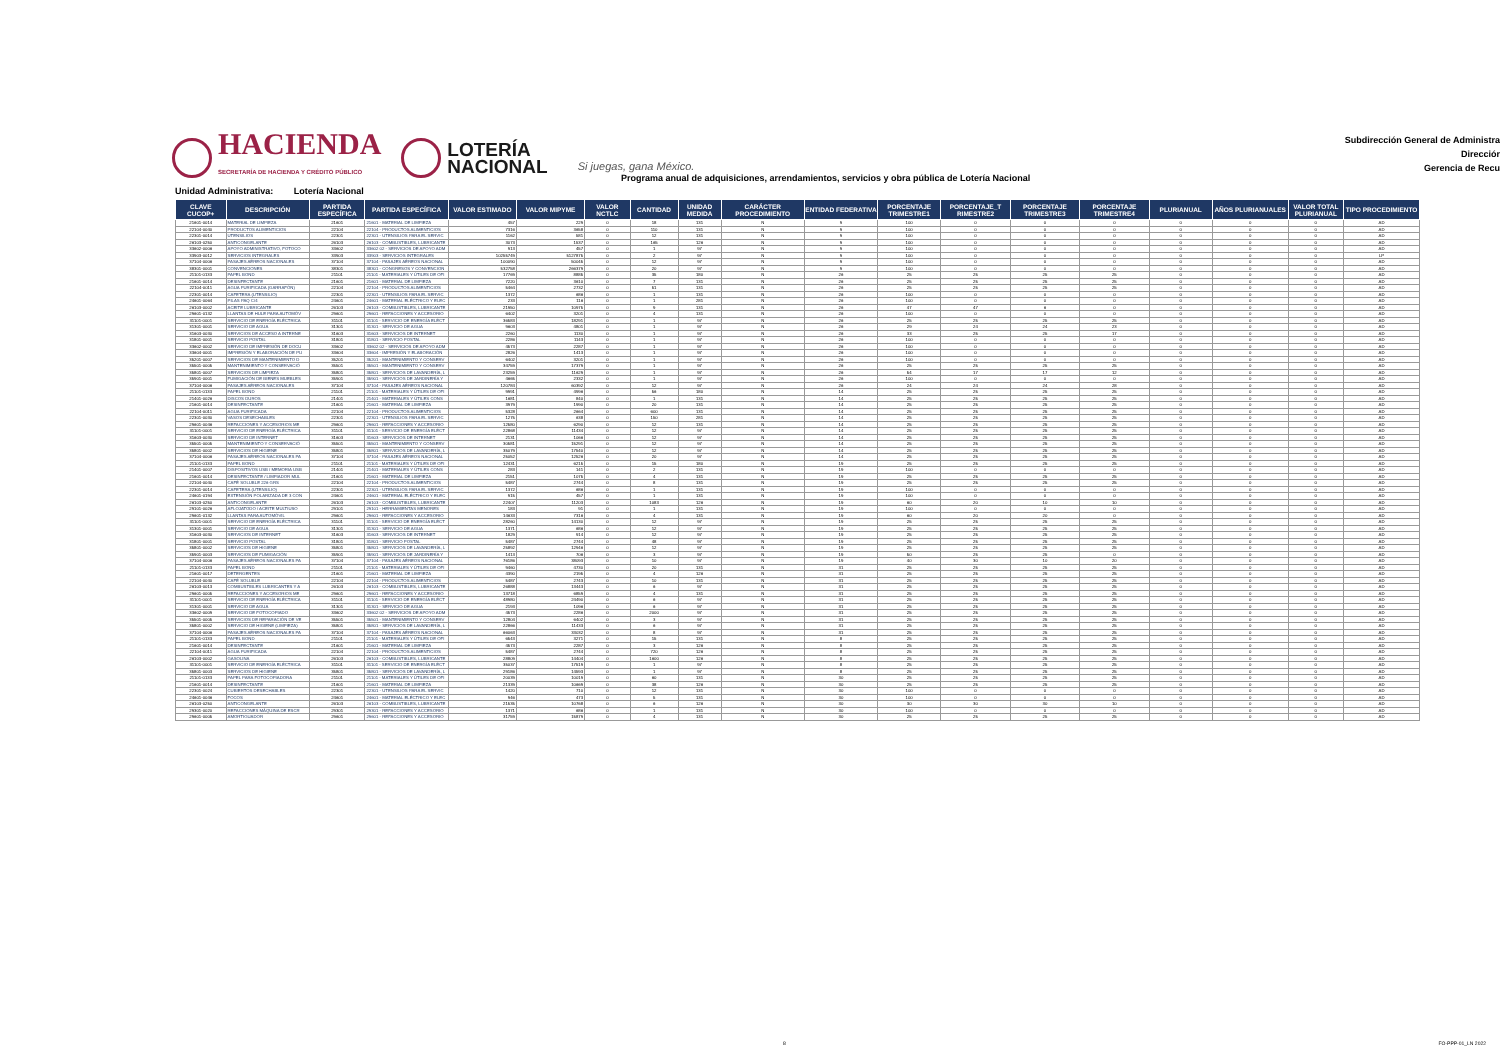HACIENDA
SECRETARÍA DE HACIENDA Y CRÉDITO PÚBLICO
LOTERÍA
NACIONAL
Si juegas, gana México.
Subdirección General de Administra
Direcciór
Gerencia de Recu
Programa anual de adquisiciones, arrendamientos, servicios y obra pública de Lotería Nacional
Unidad Administrativa: Lotería Nacional
| CLAVE CUCOP+ | DESCRIPCIÓN | PARTIDA ESPECÍFICA | PARTIDA ESPECÍFICA | VALOR ESTIMADO | VALOR MIPYME | VALOR NCTLC | CANTIDAD | UNIDAD MEDIDA | CARÁCTER PROCEDIMIENTO | ENTIDAD FEDERATIVA | PORCENTAJE TRIMESTRE1 | PORCENTAJE_T RIMESTRE2 | PORCENTAJE TRIMESTRE3 | PORCENTAJE TRIMESTRE4 | PLURIANUAL | AÑOS PLURIANUALES | VALOR TOTAL PLURIANUAL | TIPO PROCEDIMIENTO |
| --- | --- | --- | --- | --- | --- | --- | --- | --- | --- | --- | --- | --- | --- | --- | --- | --- | --- | --- |
| 21601-0014 | MATERIAL DE LIMPIEZA | 21601 | 21601 - MATERIAL DE LIMPIEZA | 457 | 229 | 0 | 18 | 131 | N | 9 | 100 | 0 | 0 | 0 | 0 | 0 | 0 | AD |
| 22104-0040 | PRODUCTOS ALIMENTICIOS | 22104 | 22104 - PRODUCTOS ALIMENTICIOS | 7316 | 3658 | 0 | 110 | 131 | N | 9 | 100 | 0 | 0 | 0 | 0 | 0 | 0 | AD |
| 22301-0014 | UTENSILIOS | 22301 | 22301 - UTENSILIOS PARA EL SERVIC | 1162 | 581 | 0 | 12 | 131 | N | 9 | 100 | 0 | 0 | 0 | 0 | 0 | 0 | AD |
| 26103-0250 | ANTICONGELANTE | 26103 | 26103 - COMBUSTIBLES, LUBRICANTE | 3073 | 1537 | 0 | 165 | 126 | N | 9 | 100 | 0 | 0 | 0 | 0 | 0 | 0 | AD |
| 33602-0006 | APOYO ADMINISTRATIVO, FOTOCO | 33602 | 33602 02 - SERVICIOS DE APOYO ADM | 913 | 457 | 0 | 1 | 97 | N | 9 | 100 | 0 | 0 | 0 | 0 | 0 | 0 | AD |
| 33903-0012 | SERVICIOS INTEGRALES | 33903 | 33903 - SERVICIOS INTEGRALES | 10255749 | 5127875 | 0 | 2 | 97 | N | 9 | 100 | 0 | 0 | 0 | 0 | 0 | 0 | LP |
| 37104-0006 | PASAJES AÉREOS NACIONALES | 37104 | 37104 - PASAJES AÉREOS NACIONAL | 100090 | 50045 | 0 | 12 | 97 | N | 9 | 100 | 0 | 0 | 0 | 0 | 0 | 0 | AD |
| 38301-0001 | CONVENCIONES | 38301 | 38301 - CONGRESOS Y CONVENCION | 532758 | 266379 | 0 | 20 | 97 | N | 9 | 100 | 0 | 0 | 0 | 0 | 0 | 0 | AD |
| 21101-0133 | PAPEL BOND | 21101 | 21101 - MATERIALES Y ÚTILES DE OFI | 17769 | 8885 | 0 | 35 | 180 | N | 26 | 25 | 25 | 25 | 25 | 0 | 0 | 0 | AD |
| 21601-0014 | DESINFECTANTE | 21601 | 21601 - MATERIAL DE LIMPIEZA | 7220 | 3610 | 0 | 7 | 131 | N | 26 | 25 | 25 | 25 | 25 | 0 | 0 | 0 | AD |
| 22104-0011 | AGUA PURIFICADA (GARRAFÓN) | 22104 | 22104 - PRODUCTOS ALIMENTICIOS | 5464 | 2732 | 0 | 51 | 131 | N | 26 | 25 | 25 | 25 | 25 | 0 | 0 | 0 | AD |
| 22301-0014 | CAFETERA (UTENSILIO) | 22301 | 22301 - UTENSILIOS PARA EL SERVIC | 1372 | 686 | 0 | 1 | 131 | N | 26 | 100 | 0 | 0 | 0 | 0 | 0 | 0 | AD |
| 24601-0064 | PILAS PAQ C/4 | 24601 | 24601 - MATERIAL ELÉCTRICO Y ELEC | 233 | 116 | 0 | 1 | 281 | N | 26 | 100 | 0 | 0 | 0 | 0 | 0 | 0 | AD |
| 26103-0002 | ACEITE LUBRICANTE | 26103 | 26103 - COMBUSTIBLES, LUBRICANTE | 21950 | 10975 | 0 | 9 | 131 | N | 26 | 47 | 47 | 6 | 0 | 0 | 0 | 0 | AD |
| 29601-0132 | LLANTAS DE HULE PARA AUTOMÓV | 29601 | 29601 - REFACCIONES Y ACCESORIO | 6402 | 3201 | 0 | 4 | 131 | N | 26 | 100 | 0 | 0 | 0 | 0 | 0 | 0 | AD |
| 31101-0001 | SERVICIO DE ENERGÍA ELÉCTRICA | 31101 | 31101 - SERVICIO DE ENERGÍA ELÉCT | 36583 | 18291 | 0 | 1 | 97 | N | 26 | 25 | 25 | 25 | 25 | 0 | 0 | 0 | AD |
| 31301-0001 | SERVICIO DE AGUA | 31301 | 31301 - SERVICIO DE AGUA | 9603 | 4801 | 0 | 1 | 97 | N | 26 | 29 | 24 | 24 | 23 | 0 | 0 | 0 | AD |
| 31603-0030 | SERVICIOS DE ACCESO A INTERNE | 31603 | 31603 - SERVICIOS DE INTERNET | 2260 | 1130 | 0 | 1 | 97 | N | 26 | 33 | 25 | 25 | 17 | 0 | 0 | 0 | AD |
| 31801-0001 | SERVICIO POSTAL | 31801 | 31801 - SERVICIO POSTAL | 2286 | 1143 | 0 | 1 | 97 | N | 26 | 100 | 0 | 0 | 0 | 0 | 0 | 0 | AD |
| 33602-0002 | SERVICIO DE IMPRESIÓN DE DOCU | 33602 | 33602 02 - SERVICIOS DE APOYO ADM | 4573 | 2287 | 0 | 1 | 97 | N | 26 | 100 | 0 | 0 | 0 | 0 | 0 | 0 | AD |
| 33604-0001 | IMPRESIÓN Y ELABORACIÓN DE PU | 33604 | 33604 - IMPRESIÓN Y ELABORACIÓN | 2826 | 1413 | 0 | 1 | 97 | N | 26 | 100 | 0 | 0 | 0 | 0 | 0 | 0 | AD |
| 35201-0007 | SERVICIOS DE MANTENIMIENTO D | 35201 | 35201 - MANTENIMIENTO Y CONSERV | 6402 | 3201 | 0 | 1 | 97 | N | 26 | 100 | 0 | 0 | 0 | 0 | 0 | 0 | AD |
| 35501-0005 | MANTENIMIENTO Y CONSERVACIÓ | 35501 | 35501 - MANTENIMIENTO Y CONSERV | 34759 | 17379 | 0 | 1 | 97 | N | 26 | 25 | 25 | 25 | 25 | 0 | 0 | 0 | AD |
| 35801-0007 | SERVICIOS DE LIMPIEZA | 35801 | 35801 - SERVICIOS DE LAVANDERÍA, L | 23259 | 11629 | 0 | 1 | 97 | N | 26 | 54 | 17 | 17 | 12 | 0 | 0 | 0 | AD |
| 35901-0001 | FUMIGACIÓN DE BIENES MUEBLES | 35901 | 35901 - SERVICIOS DE JARDINERÍA Y | 4665 | 2332 | 0 | 1 | 97 | N | 26 | 100 | 0 | 0 | 0 | 0 | 0 | 0 | AD |
| 37104-0006 | PASAJES AÉREOS NACIONALES | 37104 | 37104 - PASAJES AÉREOS NACIONAL | 120784 | 60392 | 0 | 12 | 97 | N | 26 | 24 | 24 | 24 | 28 | 0 | 0 | 0 | AD |
| 21101-0133 | PAPEL BOND | 21101 | 21101 - MATERIALES Y ÚTILES DE OFI | 9991 | 4996 | 0 | 56 | 180 | N | 14 | 25 | 25 | 25 | 25 | 0 | 0 | 0 | AD |
| 21401-0026 | DISCOS DUROS | 21401 | 21401 - MATERIALES Y ÚTILES CONS | 1681 | 840 | 0 | 1 | 131 | N | 14 | 25 | 25 | 25 | 25 | 0 | 0 | 0 | AD |
| 21601-0014 | DESINFECTANTE | 21601 | 21601 - MATERIAL DE LIMPIEZA | 3979 | 1990 | 0 | 20 | 131 | N | 14 | 25 | 25 | 25 | 25 | 0 | 0 | 0 | AD |
| 22104-0011 | AGUA PURIFICADA | 22104 | 22104 - PRODUCTOS ALIMENTICIOS | 5328 | 2664 | 0 | 600 | 131 | N | 14 | 25 | 25 | 25 | 25 | 0 | 0 | 0 | AD |
| 22301-0030 | VASOS DESECHABLES | 22301 | 22301 - UTENSILIOS PARA EL SERVIC | 1275 | 638 | 0 | 150 | 281 | N | 14 | 25 | 25 | 25 | 25 | 0 | 0 | 0 | AD |
| 29601-0046 | REFACCIONES Y ACCESORIOS ME | 29601 | 29601 - REFACCIONES Y ACCESORIO | 12580 | 6290 | 0 | 12 | 131 | N | 14 | 25 | 25 | 25 | 25 | 0 | 0 | 0 | AD |
| 31101-0001 | SERVICIO DE ENERGÍA ELÉCTRICA | 31101 | 31101 - SERVICIO DE ENERGÍA ELÉCT | 22868 | 11434 | 0 | 12 | 97 | N | 14 | 25 | 25 | 25 | 25 | 0 | 0 | 0 | AD |
| 31603-0030 | SERVICIO DE INTERNET | 31603 | 31603 - SERVICIOS DE INTERNET | 2131 | 1066 | 0 | 12 | 97 | N | 14 | 25 | 25 | 25 | 25 | 0 | 0 | 0 | AD |
| 35501-0005 | MANTENIMIENTO Y CONSERVACIÓ | 35501 | 35501 - MANTENIMIENTO Y CONSERV | 30581 | 15291 | 0 | 12 | 97 | N | 14 | 25 | 25 | 25 | 25 | 0 | 0 | 0 | AD |
| 35801-0002 | SERVICIOS DE HIGIENE | 35801 | 35801 - SERVICIOS DE LAVANDERÍA, L | 35079 | 17540 | 0 | 12 | 97 | N | 14 | 25 | 25 | 25 | 25 | 0 | 0 | 0 | AD |
| 37104-0006 | PASAJES AÉREOS NACIONALES PA | 37104 | 37104 - PASAJES AÉREOS NACIONAL | 25052 | 12526 | 0 | 20 | 97 | N | 14 | 25 | 25 | 25 | 25 | 0 | 0 | 0 | AD |
| 21101-0133 | PAPEL BOND | 21101 | 21101 - MATERIALES Y ÚTILES DE OFI | 12431 | 6215 | 0 | 15 | 180 | N | 19 | 25 | 25 | 25 | 25 | 0 | 0 | 0 | AD |
| 21401-0007 | DISPOSITIVOS USB / MEMORIA USB | 21401 | 21401 - MATERIALES Y ÚTILES CONS | 283 | 141 | 0 | 2 | 131 | N | 19 | 100 | 0 | 0 | 0 | 0 | 0 | 0 | AD |
| 21601-0014 | DESINFECTANTE / LIMPIADOR MUL | 21601 | 21601 - MATERIAL DE LIMPIEZA | 2151 | 1075 | 0 | 4 | 131 | N | 19 | 25 | 25 | 25 | 25 | 0 | 0 | 0 | AD |
| 22104-0040 | CAFÉ SOLUBLE 226 GRS | 22104 | 22104 - PRODUCTOS ALIMENTICIOS | 5487 | 2744 | 0 | 8 | 131 | N | 19 | 25 | 25 | 25 | 25 | 0 | 0 | 0 | AD |
| 22301-0014 | CAFETERA (UTENSILIO) | 22301 | 22301 - UTENSILIOS PARA EL SERVIC | 1372 | 686 | 0 | 1 | 131 | N | 19 | 100 | 0 | 0 | 0 | 0 | 0 | 0 | AD |
| 24601-0194 | EXTENSIÓN POLARIZADA DE 3 CON | 24601 | 24601 - MATERIAL ELÉCTRICO Y ELEC | 915 | 457 | 0 | 1 | 131 | N | 19 | 100 | 0 | 0 | 0 | 0 | 0 | 0 | AD |
| 26103-0250 | ANTICONGELANTE | 26103 | 26103 - COMBUSTIBLES, LUBRICANTE | 22407 | 11203 | 0 | 1083 | 126 | N | 19 | 60 | 20 | 10 | 10 | 0 | 0 | 0 | AD |
| 29101-0026 | AFLOJATODO / ACEITE MULTIUSO | 29101 | 29101 - HERRAMIENTAS MENORES | 183 | 91 | 0 | 1 | 131 | N | 19 | 100 | 0 | 0 | 0 | 0 | 0 | 0 | AD |
| 29601-0132 | LLANTAS PARA AUTOMÓVIL | 29601 | 29601 - REFACCIONES Y ACCESORIO | 14633 | 7316 | 0 | 4 | 131 | N | 19 | 60 | 20 | 20 | 0 | 0 | 0 | 0 | AD |
| 31101-0001 | SERVICIO DE ENERGÍA ELÉCTRICA | 31101 | 31101 - SERVICIO DE ENERGÍA ELÉCT | 28260 | 14130 | 0 | 12 | 97 | N | 19 | 25 | 25 | 25 | 25 | 0 | 0 | 0 | AD |
| 31301-0001 | SERVICIO DE AGUA | 31301 | 31301 - SERVICIO DE AGUA | 1371 | 686 | 0 | 12 | 97 | N | 19 | 25 | 25 | 25 | 25 | 0 | 0 | 0 | AD |
| 31603-0030 | SERVICIOS DE INTERNET | 31603 | 31603 - SERVICIOS DE INTERNET | 1829 | 914 | 0 | 12 | 97 | N | 19 | 25 | 25 | 25 | 25 | 0 | 0 | 0 | AD |
| 31801-0001 | SERVICIO POSTAL | 31801 | 31801 - SERVICIO POSTAL | 5487 | 2744 | 0 | 48 | 97 | N | 19 | 25 | 25 | 25 | 25 | 0 | 0 | 0 | AD |
| 35801-0002 | SERVICIOS DE HIGIENE | 35801 | 35801 - SERVICIOS DE LAVANDERÍA, L | 25892 | 12946 | 0 | 12 | 97 | N | 19 | 25 | 25 | 25 | 25 | 0 | 0 | 0 | AD |
| 35901-0003 | SERVICIOS DE FUMIGACIÓN | 35901 | 35901 - SERVICIOS DE JARDINERÍA Y | 1413 | 706 | 0 | 3 | 97 | N | 19 | 50 | 25 | 25 | 0 | 0 | 0 | 0 | AD |
| 37104-0006 | PASAJES AÉREOS NACIONALES PA | 37104 | 37104 - PASAJES AÉREOS NACIONAL | 76186 | 38093 | 0 | 10 | 97 | N | 19 | 40 | 30 | 10 | 20 | 0 | 0 | 0 | AD |
| 21101-0133 | PAPEL BOND | 21101 | 21101 - MATERIALES Y ÚTILES DE OFI | 9460 | 4730 | 0 | 20 | 131 | N | 31 | 25 | 25 | 25 | 25 | 0 | 0 | 0 | AD |
| 21601-0017 | DETERGENTES | 21601 | 21601 - MATERIAL DE LIMPIEZA | 4390 | 2195 | 0 | 4 | 126 | N | 31 | 25 | 25 | 25 | 25 | 0 | 0 | 0 | AD |
| 22104-0040 | CAFÉ SOLUBLE | 22104 | 22104 - PRODUCTOS ALIMENTICIOS | 5487 | 2743 | 0 | 10 | 131 | N | 31 | 25 | 25 | 25 | 25 | 0 | 0 | 0 | AD |
| 26103-0013 | COMBUSTIBLES LUBRICANTES Y A | 26103 | 26103 - COMBUSTIBLES, LUBRICANTE | 26888 | 13443 | 0 | 6 | 97 | N | 31 | 25 | 25 | 25 | 25 | 0 | 0 | 0 | AD |
| 29601-0005 | REFACCIONES Y ACCESORIOS ME | 29601 | 29601 - REFACCIONES Y ACCESORIO | 13718 | 6859 | 0 | 4 | 131 | N | 31 | 25 | 25 | 25 | 25 | 0 | 0 | 0 | AD |
| 31101-0001 | SERVICIO DE ENERGÍA ELÉCTRICA | 31101 | 31101 - SERVICIO DE ENERGÍA ELÉCT | 48980 | 24490 | 0 | 6 | 97 | N | 31 | 25 | 25 | 25 | 25 | 0 | 0 | 0 | AD |
| 31301-0001 | SERVICIO DE AGUA | 31301 | 31301 - SERVICIO DE AGUA | 2193 | 1096 | 0 | 6 | 97 | N | 31 | 25 | 25 | 25 | 25 | 0 | 0 | 0 | AD |
| 33602-0009 | SERVICIO DE FOTOCOPIADO | 33602 | 33602 02 - SERVICIOS DE APOYO ADM | 4573 | 2286 | 0 | 2000 | 97 | N | 31 | 25 | 25 | 25 | 25 | 0 | 0 | 0 | AD |
| 35501-0005 | SERVICIOS DE REPARACIÓN DE VE | 35501 | 35501 - MANTENIMIENTO Y CONSERV | 12804 | 6402 | 0 | 3 | 97 | N | 31 | 25 | 25 | 25 | 25 | 0 | 0 | 0 | AD |
| 35801-0002 | SERVICIO DE HIGIENE (LIMPIEZA) | 35801 | 35801 - SERVICIOS DE LAVANDERÍA, L | 22866 | 11433 | 0 | 6 | 97 | N | 31 | 25 | 25 | 25 | 25 | 0 | 0 | 0 | AD |
| 37104-0006 | PASAJES AÉREOS NACIONALES PA | 37104 | 37104 - PASAJES AÉREOS NACIONAL | 66063 | 33032 | 0 | 8 | 97 | N | 31 | 25 | 25 | 25 | 25 | 0 | 0 | 0 | AD |
| 21101-0133 | PAPEL BOND | 21101 | 21101 - MATERIALES Y ÚTILES DE OFI | 6543 | 3271 | 0 | 15 | 131 | N | 8 | 25 | 25 | 25 | 25 | 0 | 0 | 0 | AD |
| 21601-0014 | DESINFECTANTE | 21601 | 21601 - MATERIAL DE LIMPIEZA | 4573 | 2287 | 0 | 3 | 126 | N | 8 | 25 | 25 | 25 | 25 | 0 | 0 | 0 | AD |
| 22104-0011 | AGUA PURIFICADA | 22104 | 22104 - PRODUCTOS ALIMENTICIOS | 5487 | 2744 | 0 | 720 | 126 | N | 8 | 25 | 25 | 25 | 25 | 0 | 0 | 0 | AD |
| 26103-0002 | GASOLINA | 26103 | 26103 - COMBUSTIBLES, LUBRICANTE | 28809 | 14404 | 0 | 1600 | 126 | N | 8 | 25 | 25 | 25 | 25 | 0 | 0 | 0 | AD |
| 31101-0001 | SERVICIO DE ENERGÍA ELÉCTRICA | 31101 | 31101 - SERVICIO DE ENERGÍA ELÉCT | 35037 | 17519 | 0 | 1 | 97 | N | 8 | 25 | 25 | 25 | 25 | 0 | 0 | 0 | AD |
| 35801-0003 | SERVICIOS DE HIGIENE | 35801 | 35801 - SERVICIOS DE LAVANDERÍA, L | 29186 | 14593 | 0 | 1 | 97 | N | 8 | 25 | 25 | 25 | 25 | 0 | 0 | 0 | AD |
| 21101-0133 | PAPEL PARA FOTOCOPIADORA | 21101 | 21101 - MATERIALES Y ÚTILES DE OFI | 20039 | 10019 | 0 | 60 | 131 | N | 30 | 25 | 25 | 25 | 25 | 0 | 0 | 0 | AD |
| 21601-0014 | DESINFECTANTE | 21601 | 21601 - MATERIAL DE LIMPIEZA | 21339 | 10669 | 0 | 38 | 126 | N | 30 | 25 | 25 | 25 | 25 | 0 | 0 | 0 | AD |
| 22301-0024 | CUBIERTOS DESECHABLES | 22301 | 22301 - UTENSILIOS PARA EL SERVIC | 1420 | 710 | 0 | 12 | 131 | N | 30 | 100 | 0 | 0 | 0 | 0 | 0 | 0 | AD |
| 24601-0046 | FOCOS | 24601 | 24601 - MATERIAL ELÉCTRICO Y ELEC | 946 | 473 | 0 | 5 | 131 | N | 30 | 100 | 0 | 0 | 0 | 0 | 0 | 0 | AD |
| 26103-0250 | ANTICONGELANTE | 26103 | 26103 - COMBUSTIBLES, LUBRICANTE | 21535 | 10768 | 0 | 6 | 126 | N | 30 | 30 | 30 | 30 | 10 | 0 | 0 | 0 | AD |
| 29301-0020 | REFACCIONES MÁQUINA DE ESCR | 29301 | 29301 - REFACCIONES Y ACCESORIO | 1371 | 686 | 0 | 1 | 131 | N | 30 | 100 | 0 | 0 | 0 | 0 | 0 | 0 | AD |
| 29601-0005 | AMORTIGUADOR | 29601 | 29601 - REFACCIONES Y ACCESORIO | 31759 | 15879 | 0 | 4 | 131 | N | 30 | 25 | 25 | 25 | 25 | 0 | 0 | 0 | AD |
8 FO-PPP-01_LN 2022